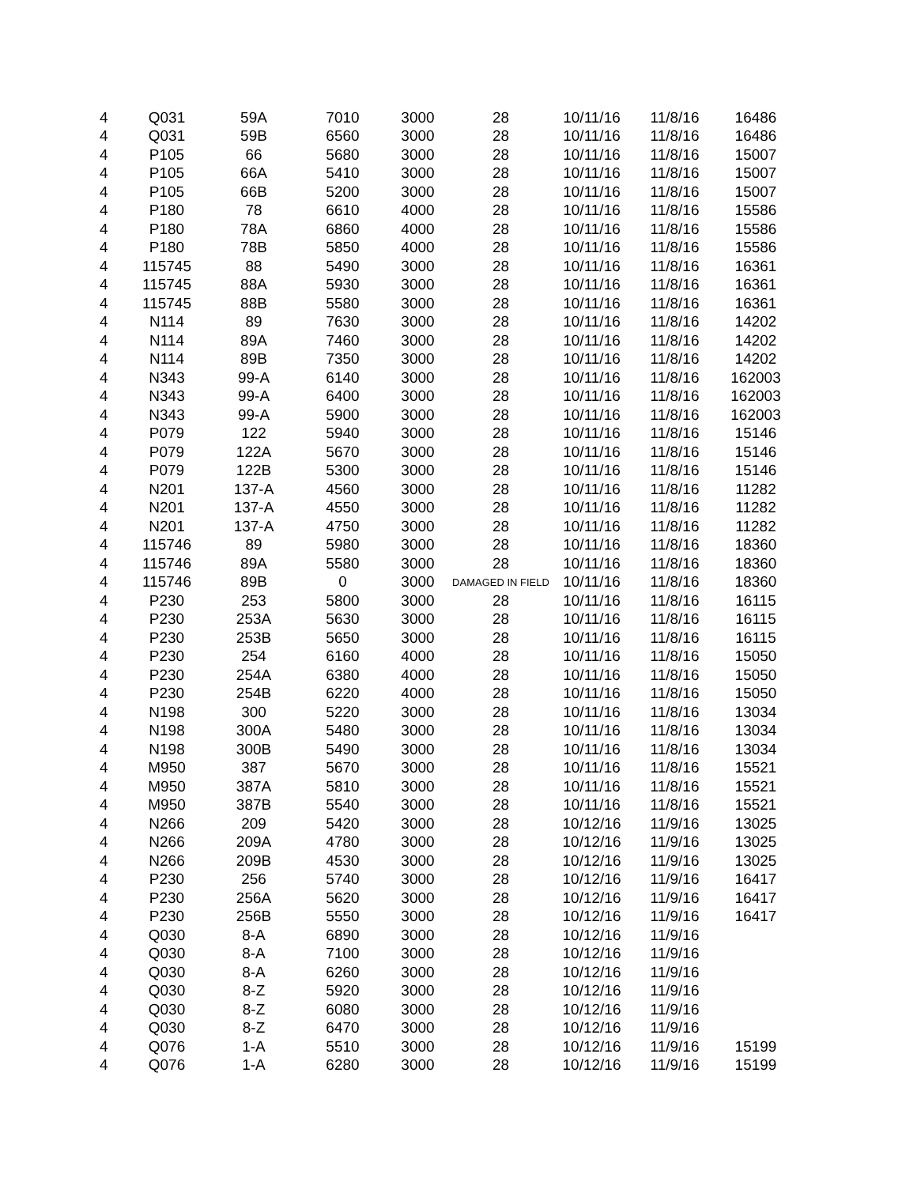| 4 | Q031 | 59A | 7010 | 3000 | 28 | 10/11/16 | 11/8/16 | 16486 |
| 4 | Q031 | 59B | 6560 | 3000 | 28 | 10/11/16 | 11/8/16 | 16486 |
| 4 | P105 | 66 | 5680 | 3000 | 28 | 10/11/16 | 11/8/16 | 15007 |
| 4 | P105 | 66A | 5410 | 3000 | 28 | 10/11/16 | 11/8/16 | 15007 |
| 4 | P105 | 66B | 5200 | 3000 | 28 | 10/11/16 | 11/8/16 | 15007 |
| 4 | P180 | 78 | 6610 | 4000 | 28 | 10/11/16 | 11/8/16 | 15586 |
| 4 | P180 | 78A | 6860 | 4000 | 28 | 10/11/16 | 11/8/16 | 15586 |
| 4 | P180 | 78B | 5850 | 4000 | 28 | 10/11/16 | 11/8/16 | 15586 |
| 4 | 115745 | 88 | 5490 | 3000 | 28 | 10/11/16 | 11/8/16 | 16361 |
| 4 | 115745 | 88A | 5930 | 3000 | 28 | 10/11/16 | 11/8/16 | 16361 |
| 4 | 115745 | 88B | 5580 | 3000 | 28 | 10/11/16 | 11/8/16 | 16361 |
| 4 | N114 | 89 | 7630 | 3000 | 28 | 10/11/16 | 11/8/16 | 14202 |
| 4 | N114 | 89A | 7460 | 3000 | 28 | 10/11/16 | 11/8/16 | 14202 |
| 4 | N114 | 89B | 7350 | 3000 | 28 | 10/11/16 | 11/8/16 | 14202 |
| 4 | N343 | 99-A | 6140 | 3000 | 28 | 10/11/16 | 11/8/16 | 162003 |
| 4 | N343 | 99-A | 6400 | 3000 | 28 | 10/11/16 | 11/8/16 | 162003 |
| 4 | N343 | 99-A | 5900 | 3000 | 28 | 10/11/16 | 11/8/16 | 162003 |
| 4 | P079 | 122 | 5940 | 3000 | 28 | 10/11/16 | 11/8/16 | 15146 |
| 4 | P079 | 122A | 5670 | 3000 | 28 | 10/11/16 | 11/8/16 | 15146 |
| 4 | P079 | 122B | 5300 | 3000 | 28 | 10/11/16 | 11/8/16 | 15146 |
| 4 | N201 | 137-A | 4560 | 3000 | 28 | 10/11/16 | 11/8/16 | 11282 |
| 4 | N201 | 137-A | 4550 | 3000 | 28 | 10/11/16 | 11/8/16 | 11282 |
| 4 | N201 | 137-A | 4750 | 3000 | 28 | 10/11/16 | 11/8/16 | 11282 |
| 4 | 115746 | 89 | 5980 | 3000 | 28 | 10/11/16 | 11/8/16 | 18360 |
| 4 | 115746 | 89A | 5580 | 3000 | 28 | 10/11/16 | 11/8/16 | 18360 |
| 4 | 115746 | 89B | 0 | 3000 | DAMAGED IN FIELD | 10/11/16 | 11/8/16 | 18360 |
| 4 | P230 | 253 | 5800 | 3000 | 28 | 10/11/16 | 11/8/16 | 16115 |
| 4 | P230 | 253A | 5630 | 3000 | 28 | 10/11/16 | 11/8/16 | 16115 |
| 4 | P230 | 253B | 5650 | 3000 | 28 | 10/11/16 | 11/8/16 | 16115 |
| 4 | P230 | 254 | 6160 | 4000 | 28 | 10/11/16 | 11/8/16 | 15050 |
| 4 | P230 | 254A | 6380 | 4000 | 28 | 10/11/16 | 11/8/16 | 15050 |
| 4 | P230 | 254B | 6220 | 4000 | 28 | 10/11/16 | 11/8/16 | 15050 |
| 4 | N198 | 300 | 5220 | 3000 | 28 | 10/11/16 | 11/8/16 | 13034 |
| 4 | N198 | 300A | 5480 | 3000 | 28 | 10/11/16 | 11/8/16 | 13034 |
| 4 | N198 | 300B | 5490 | 3000 | 28 | 10/11/16 | 11/8/16 | 13034 |
| 4 | M950 | 387 | 5670 | 3000 | 28 | 10/11/16 | 11/8/16 | 15521 |
| 4 | M950 | 387A | 5810 | 3000 | 28 | 10/11/16 | 11/8/16 | 15521 |
| 4 | M950 | 387B | 5540 | 3000 | 28 | 10/11/16 | 11/8/16 | 15521 |
| 4 | N266 | 209 | 5420 | 3000 | 28 | 10/12/16 | 11/9/16 | 13025 |
| 4 | N266 | 209A | 4780 | 3000 | 28 | 10/12/16 | 11/9/16 | 13025 |
| 4 | N266 | 209B | 4530 | 3000 | 28 | 10/12/16 | 11/9/16 | 13025 |
| 4 | P230 | 256 | 5740 | 3000 | 28 | 10/12/16 | 11/9/16 | 16417 |
| 4 | P230 | 256A | 5620 | 3000 | 28 | 10/12/16 | 11/9/16 | 16417 |
| 4 | P230 | 256B | 5550 | 3000 | 28 | 10/12/16 | 11/9/16 | 16417 |
| 4 | Q030 | 8-A | 6890 | 3000 | 28 | 10/12/16 | 11/9/16 | |
| 4 | Q030 | 8-A | 7100 | 3000 | 28 | 10/12/16 | 11/9/16 | |
| 4 | Q030 | 8-A | 6260 | 3000 | 28 | 10/12/16 | 11/9/16 | |
| 4 | Q030 | 8-Z | 5920 | 3000 | 28 | 10/12/16 | 11/9/16 | |
| 4 | Q030 | 8-Z | 6080 | 3000 | 28 | 10/12/16 | 11/9/16 | |
| 4 | Q030 | 8-Z | 6470 | 3000 | 28 | 10/12/16 | 11/9/16 | |
| 4 | Q076 | 1-A | 5510 | 3000 | 28 | 10/12/16 | 11/9/16 | 15199 |
| 4 | Q076 | 1-A | 6280 | 3000 | 28 | 10/12/16 | 11/9/16 | 15199 |